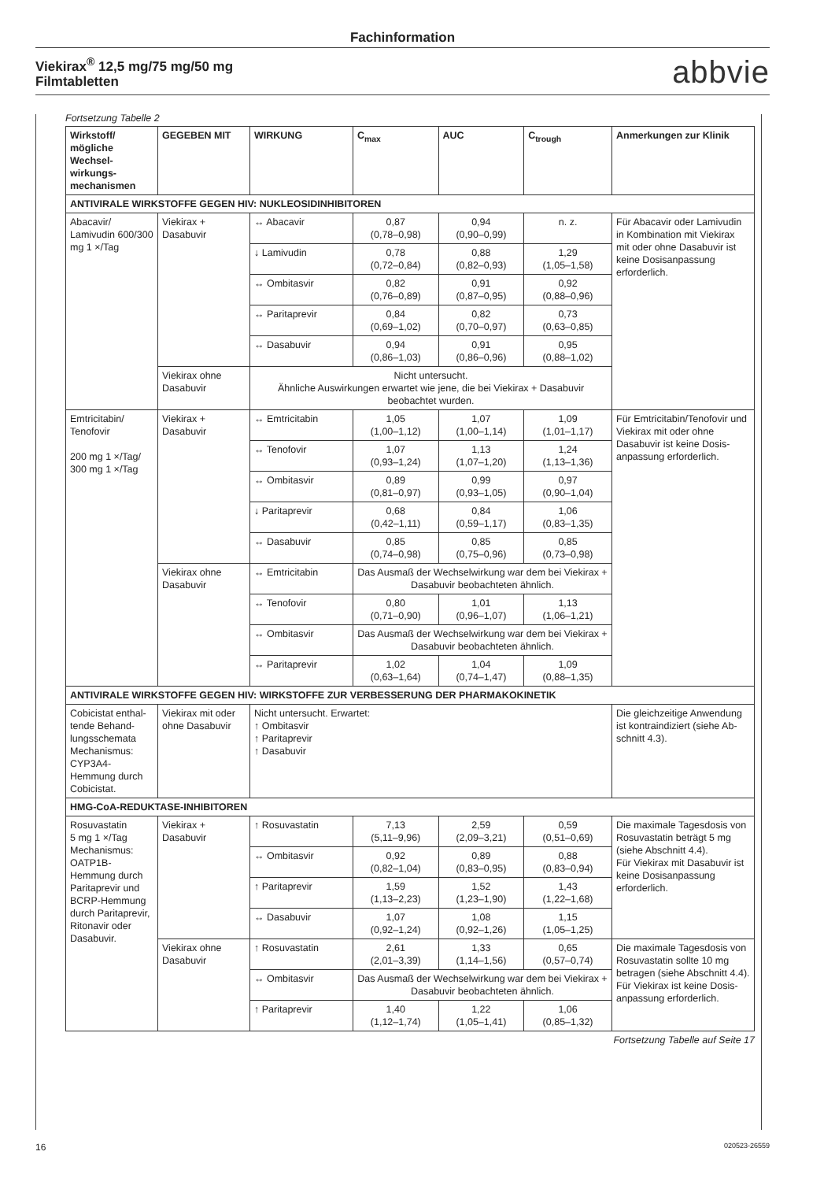Fachinformation
Viekirax<sup>®</sup> 12,5 mg/75 mg/50 mg
Filmtabletten
abbvie
Fortsetzung Tabelle 2
| Wirkstoff/ mögliche Wechsel-wirkungs-mechanismen | GEGEBEN MIT | WIRKUNG | C<sub>max</sub> | AUC | C<sub>trough</sub> | Anmerkungen zur Klinik |
| --- | --- | --- | --- | --- | --- | --- |
| ANTIVIRALE WIRKSTOFFE GEGEN HIV: NUKLEOSIDINHIBITOREN | | | | | | |
| Abacavir/ Lamivudin 600/300 mg 1 ×/Tag | Viekirax + Dasabuvir | ↔ Abacavir | 0,87 (0,78–0,98) | 0,94 (0,90–0,99) | n. z. | Für Abacavir oder Lamivudin in Kombination mit Viekirax mit oder ohne Dasabuvir ist keine Dosisanpassung erforderlich. |
| | | ↓ Lamivudin | 0,78 (0,72–0,84) | 0,88 (0,82–0,93) | 1,29 (1,05–1,58) | |
| | | ↔ Ombitasvir | 0,82 (0,76–0,89) | 0,91 (0,87–0,95) | 0,92 (0,88–0,96) | |
| | | ↔ Paritaprevir | 0,84 (0,69–1,02) | 0,82 (0,70–0,97) | 0,73 (0,63–0,85) | |
| | | ↔ Dasabuvir | 0,94 (0,86–1,03) | 0,91 (0,86–0,96) | 0,95 (0,88–1,02) | |
| | Viekirax ohne Dasabuvir | Nicht untersucht. Ähnliche Auswirkungen erwartet wie jene, die bei Viekirax + Dasabuvir beobachtet wurden. | | | | |
| Emtricitabin/ Tenofovir 200 mg 1 ×/Tag/ 300 mg 1 ×/Tag | Viekirax + Dasabuvir | ↔ Emtricitabin | 1,05 (1,00–1,12) | 1,07 (1,00–1,14) | 1,09 (1,01–1,17) | Für Emtricitabin/Tenofovir und Viekirax mit oder ohne Dasabuvir ist keine Dosis-anpassung erforderlich. |
| | | ↔ Tenofovir | 1,07 (0,93–1,24) | 1,13 (1,07–1,20) | 1,24 (1,13–1,36) | |
| | | ↔ Ombitasvir | 0,89 (0,81–0,97) | 0,99 (0,93–1,05) | 0,97 (0,90–1,04) | |
| | | ↓ Paritaprevir | 0,68 (0,42–1,11) | 0,84 (0,59–1,17) | 1,06 (0,83–1,35) | |
| | | ↔ Dasabuvir | 0,85 (0,74–0,98) | 0,85 (0,75–0,96) | 0,85 (0,73–0,98) | |
| | Viekirax ohne Dasabuvir | ↔ Emtricitabin | Das Ausmaß der Wechselwirkung war dem bei Viekirax + Dasabuvir beobachteten ähnlich. | | | |
| | | ↔ Tenofovir | 0,80 (0,71–0,90) | 1,01 (0,96–1,07) | 1,13 (1,06–1,21) | |
| | | ↔ Ombitasvir | Das Ausmaß der Wechselwirkung war dem bei Viekirax + Dasabuvir beobachteten ähnlich. | | | |
| | | ↔ Paritaprevir | 1,02 (0,63–1,64) | 1,04 (0,74–1,47) | 1,09 (0,88–1,35) | |
| ANTIVIRALE WIRKSTOFFE GEGEN HIV: WIRKSTOFFE ZUR VERBESSERUNG DER PHARMAKOKINETIK | | | | | | |
| Cobicistat enthal-tende Behand-lungsschemata Mechanismus: CYP3A4-Hemmung durch Cobicistat. | Viekirax mit oder ohne Dasabuvir | Nicht untersucht. Erwartet: ↑ Ombitasvir ↑ Paritaprevir ↑ Dasabuvir | | | | Die gleichzeitige Anwendung ist kontraindiziert (siehe Ab-schnitt 4.3). |
| HMG-CoA-REDUKTASE-INHIBITOREN | | | | | | |
| Rosuvastatin 5 mg 1 ×/Tag Mechanismus: OATP1B-Hemmung durch Paritaprevir und BCRP-Hemmung durch Paritaprevir, Ritonavir oder Dasabuvir. | Viekirax + Dasabuvir | ↑ Rosuvastatin | 7,13 (5,11–9,96) | 2,59 (2,09–3,21) | 0,59 (0,51–0,69) | Die maximale Tagesdosis von Rosuvastatin beträgt 5 mg (siehe Abschnitt 4.4). Für Viekirax mit Dasabuvir ist keine Dosisanpassung erforderlich. |
| | | ↔ Ombitasvir | 0,92 (0,82–1,04) | 0,89 (0,83–0,95) | 0,88 (0,83–0,94) | |
| | | ↑ Paritaprevir | 1,59 (1,13–2,23) | 1,52 (1,23–1,90) | 1,43 (1,22–1,68) | |
| | | ↔ Dasabuvir | 1,07 (0,92–1,24) | 1,08 (0,92–1,26) | 1,15 (1,05–1,25) | |
| | Viekirax ohne Dasabuvir | ↑ Rosuvastatin | 2,61 (2,01–3,39) | 1,33 (1,14–1,56) | 0,65 (0,57–0,74) | Die maximale Tagesdosis von Rosuvastatin sollte 10 mg betragen (siehe Abschnitt 4.4). Für Viekirax ist keine Dosis-anpassung erforderlich. |
| | | ↔ Ombitasvir | Das Ausmaß der Wechselwirkung war dem bei Viekirax + Dasabuvir beobachteten ähnlich. | | | |
| | | ↑ Paritaprevir | 1,40 (1,12–1,74) | 1,22 (1,05–1,41) | 1,06 (0,85–1,32) | |
Fortsetzung Tabelle auf Seite 17
16 020523-26559